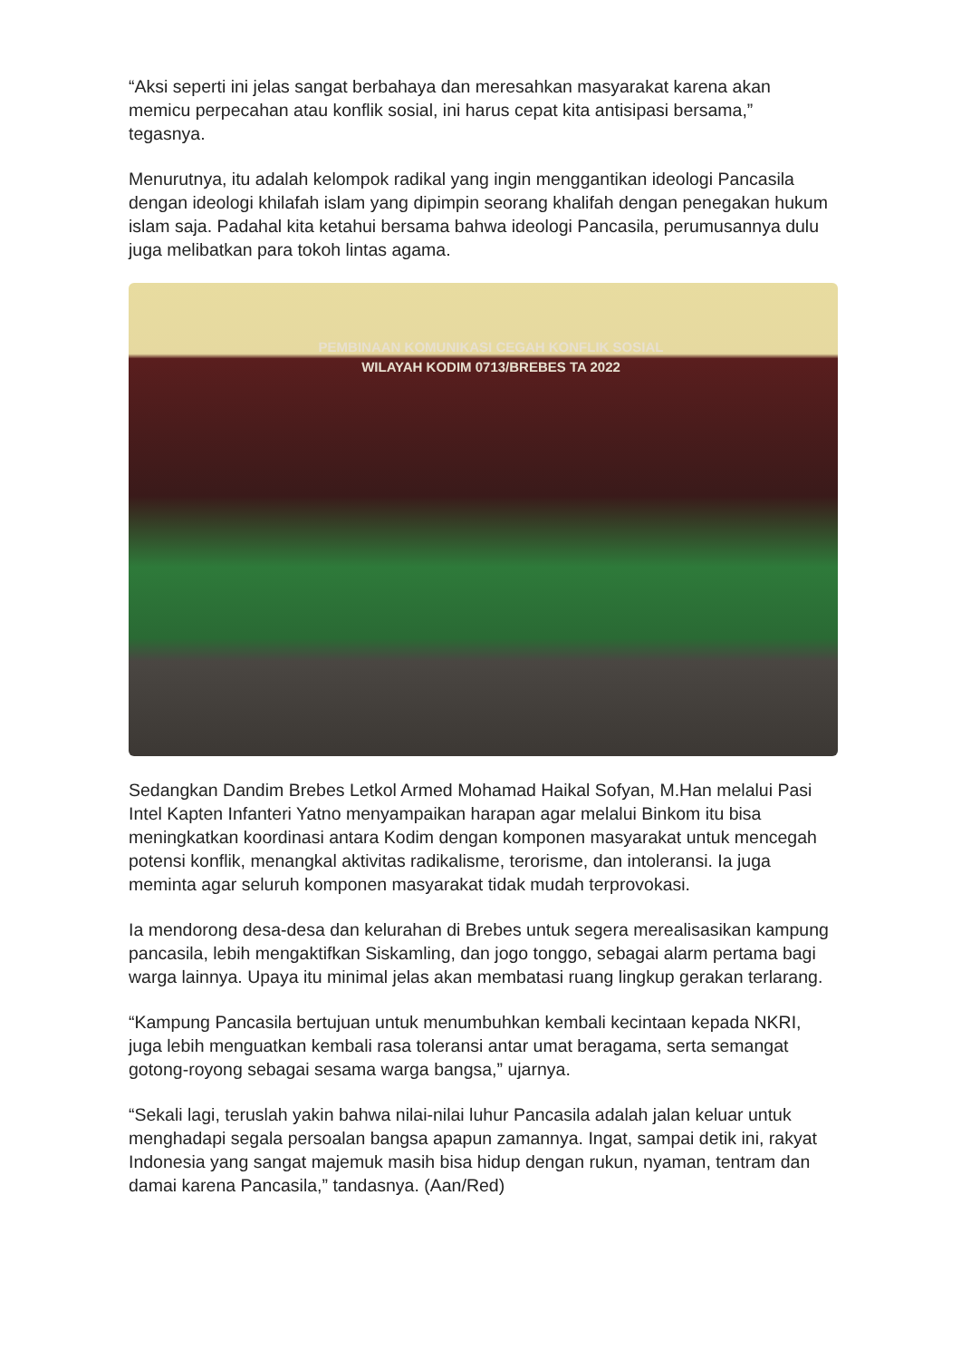“Aksi seperti ini jelas sangat berbahaya dan meresahkan masyarakat karena akan memicu perpecahan atau konflik sosial, ini harus cepat kita antisipasi bersama,” tegasnya.
Menurutnya, itu adalah kelompok radikal yang ingin menggantikan ideologi Pancasila dengan ideologi khilafah islam yang dipimpin seorang khalifah dengan penegakan hukum islam saja. Padahal kita ketahui bersama bahwa ideologi Pancasila, perumusannya dulu juga melibatkan para tokoh lintas agama.
PEMBINAAN KOMUNIKASI CEGAH KONFLIK SOSIAL
WILAYAH KODIM 0713/BREBES TA 2022
Sedangkan Dandim Brebes Letkol Armed Mohamad Haikal Sofyan, M.Han melalui Pasi Intel Kapten Infanteri Yatno menyampaikan harapan agar melalui Binkom itu bisa meningkatkan koordinasi antara Kodim dengan komponen masyarakat untuk mencegah potensi konflik, menangkal aktivitas radikalisme, terorisme, dan intoleransi. Ia juga meminta agar seluruh komponen masyarakat tidak mudah terprovokasi.
Ia mendorong desa-desa dan kelurahan di Brebes untuk segera merealisasikan kampung pancasila, lebih mengaktifkan Siskamling, dan jogo tonggo, sebagai alarm pertama bagi warga lainnya. Upaya itu minimal jelas akan membatasi ruang lingkup gerakan terlarang.
“Kampung Pancasila bertujuan untuk menumbuhkan kembali kecintaan kepada NKRI, juga lebih menguatkan kembali rasa toleransi antar umat beragama, serta semangat gotong-royong sebagai sesama warga bangsa,” ujarnya.
“Sekali lagi, teruslah yakin bahwa nilai-nilai luhur Pancasila adalah jalan keluar untuk menghadapi segala persoalan bangsa apapun zamannya. Ingat, sampai detik ini, rakyat Indonesia yang sangat majemuk masih bisa hidup dengan rukun, nyaman, tentram dan damai karena Pancasila,” tandasnya. (Aan/Red)